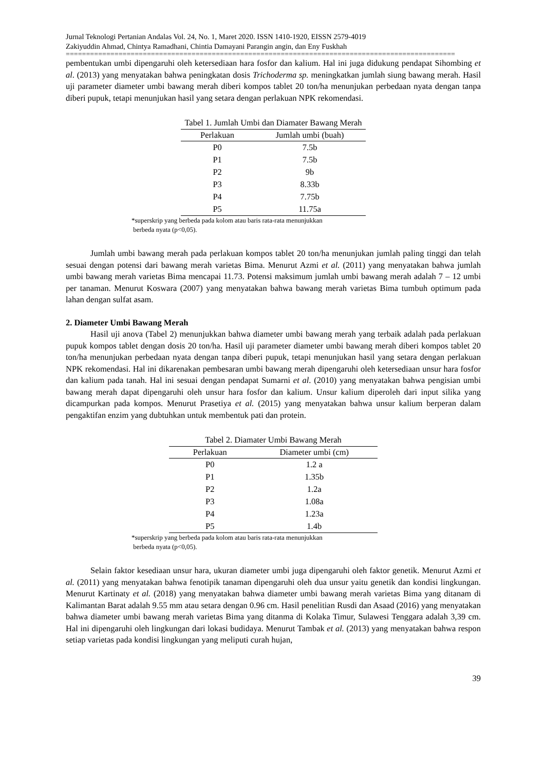Jurnal Teknologi Pertanian Andalas Vol. 24, No. 1, Maret 2020. ISSN 1410-1920, EISSN 2579-4019
Zakiyuddin Ahmad, Chintya Ramadhani, Chintia Damayani Parangin angin, dan Eny Fuskhah
================================================================================================
pembentukan umbi dipengaruhi oleh ketersediaan hara fosfor dan kalium. Hal ini juga didukung pendapat Sihombing et al. (2013) yang menyatakan bahwa peningkatan dosis Trichoderma sp. meningkatkan jumlah siung bawang merah. Hasil uji parameter diameter umbi bawang merah diberi kompos tablet 20 ton/ha menunjukan perbedaan nyata dengan tanpa diberi pupuk, tetapi menunjukan hasil yang setara dengan perlakuan NPK rekomendasi.
Tabel 1. Jumlah Umbi dan Diamater Bawang Merah
| Perlakuan | Jumlah umbi (buah) |
| --- | --- |
| P0 | 7.5b |
| P1 | 7.5b |
| P2 | 9b |
| P3 | 8.33b |
| P4 | 7.75b |
| P5 | 11.75a |
*superskrip yang berbeda pada kolom atau baris rata-rata menunjukkan
berbeda nyata (p<0,05).
Jumlah umbi bawang merah pada perlakuan kompos tablet 20 ton/ha menunjukan jumlah paling tinggi dan telah sesuai dengan potensi dari bawang merah varietas Bima. Menurut Azmi et al. (2011) yang menyatakan bahwa jumlah umbi bawang merah varietas Bima mencapai 11.73. Potensi maksimum jumlah umbi bawang merah adalah 7 – 12 umbi per tanaman. Menurut Koswara (2007) yang menyatakan bahwa bawang merah varietas Bima tumbuh optimum pada lahan dengan sulfat asam.
2. Diameter Umbi Bawang Merah
Hasil uji anova (Tabel 2) menunjukkan bahwa diameter umbi bawang merah yang terbaik adalah pada perlakuan pupuk kompos tablet dengan dosis 20 ton/ha. Hasil uji parameter diameter umbi bawang merah diberi kompos tablet 20 ton/ha menunjukan perbedaan nyata dengan tanpa diberi pupuk, tetapi menunjukan hasil yang setara dengan perlakuan NPK rekomendasi. Hal ini dikarenakan pembesaran umbi bawang merah dipengaruhi oleh ketersediaan unsur hara fosfor dan kalium pada tanah. Hal ini sesuai dengan pendapat Sumarni et al. (2010) yang menyatakan bahwa pengisian umbi bawang merah dapat dipengaruhi oleh unsur hara fosfor dan kalium. Unsur kalium diperoleh dari input silika yang dicampurkan pada kompos. Menurut Prasetiya et al. (2015) yang menyatakan bahwa unsur kalium berperan dalam pengaktifan enzim yang dubtuhkan untuk membentuk pati dan protein.
Tabel 2. Diamater Umbi Bawang Merah
| Perlakuan | Diameter umbi (cm) |
| --- | --- |
| P0 | 1.2 a |
| P1 | 1.35b |
| P2 | 1.2a |
| P3 | 1.08a |
| P4 | 1.23a |
| P5 | 1.4b |
*superskrip yang berbeda pada kolom atau baris rata-rata menunjukkan
berbeda nyata (p<0,05).
Selain faktor kesediaan unsur hara, ukuran diameter umbi juga dipengaruhi oleh faktor genetik. Menurut Azmi et al. (2011) yang menyatakan bahwa fenotipik tanaman dipengaruhi oleh dua unsur yaitu genetik dan kondisi lingkungan. Menurut Kartinaty et al. (2018) yang menyatakan bahwa diameter umbi bawang merah varietas Bima yang ditanam di Kalimantan Barat adalah 9.55 mm atau setara dengan 0.96 cm. Hasil penelitian Rusdi dan Asaad (2016) yang menyatakan bahwa diameter umbi bawang merah varietas Bima yang ditanma di Kolaka Timur, Sulawesi Tenggara adalah 3,39 cm. Hal ini dipengaruhi oleh lingkungan dari lokasi budidaya. Menurut Tambak et al. (2013) yang menyatakan bahwa respon setiap varietas pada kondisi lingkungan yang meliputi curah hujan,
39